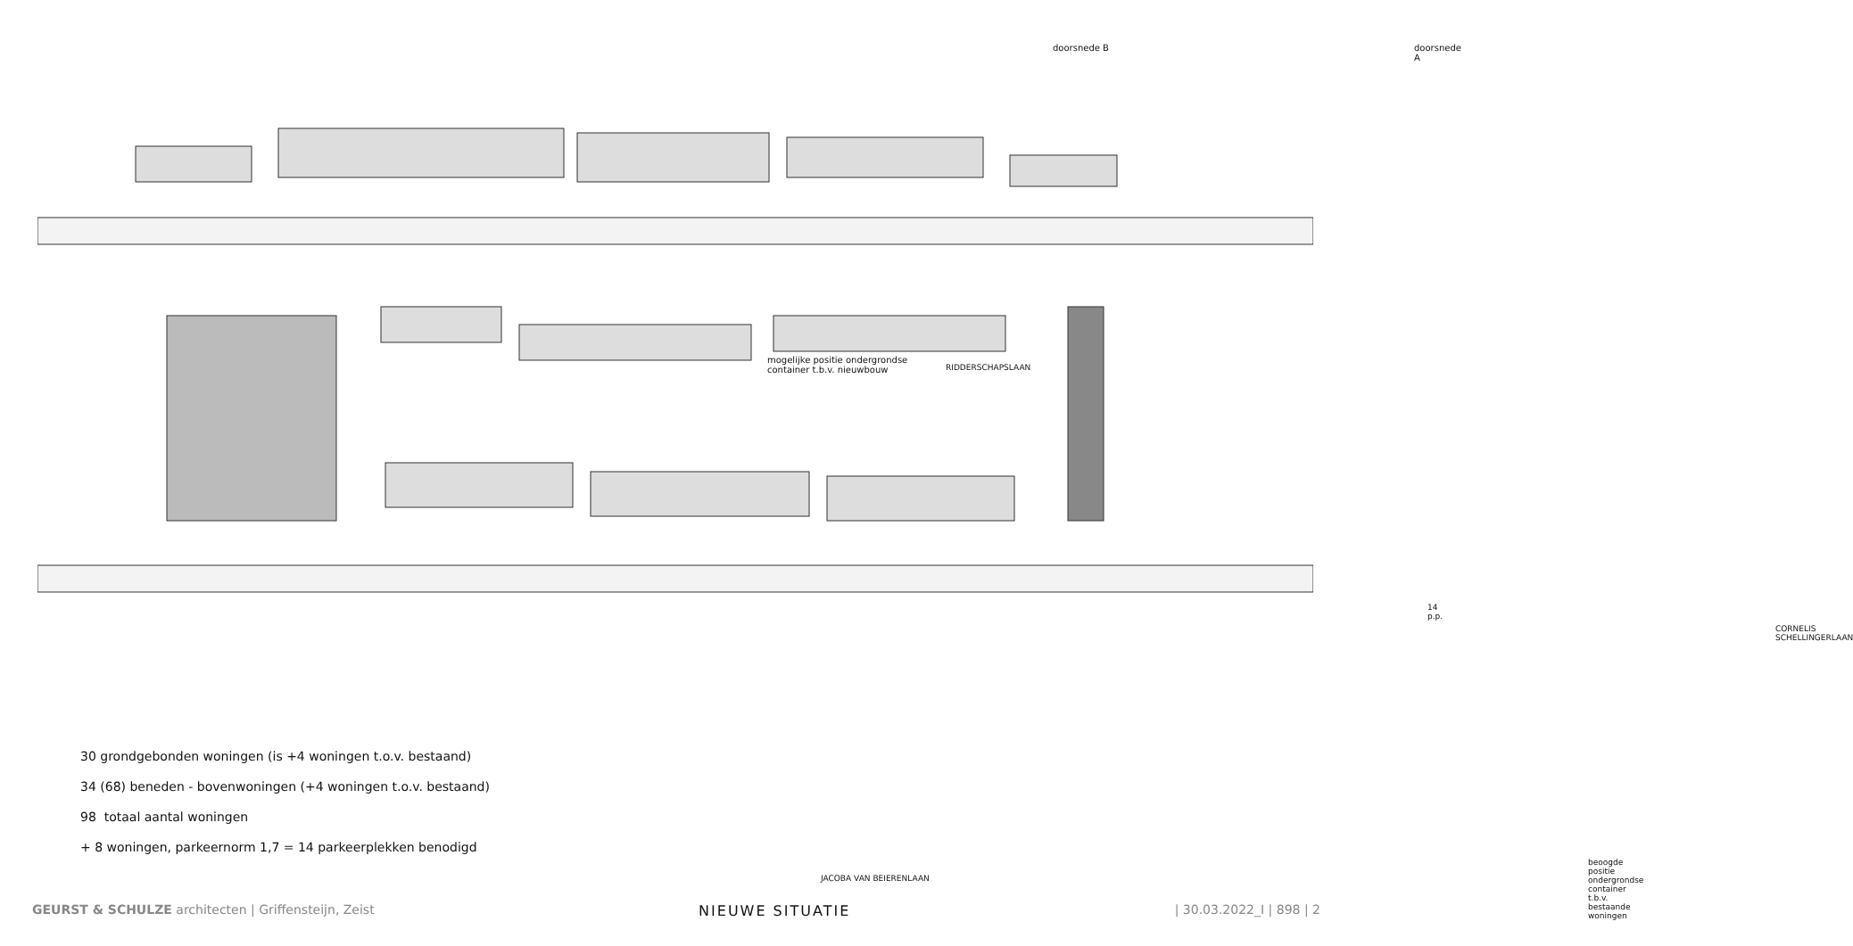doorsnede B doorsnede A
mogelijke positie ondergrondse
container t.b.v. nieuwbouw
RIDDERSCHAPSLAAN
14 p.p.
JACOBA VAN BEIERENLAAN
CORNELIS SCHELLINGERLAAN
beoogde positie
ondergrondse container
t.b.v. bestaande woningen
30 grondgebonden woningen (is +4 woningen t.o.v. bestaand)
34 (68) beneden - bovenwoningen (+4 woningen t.o.v. bestaand)
98 totaal aantal woningen
+ 8 woningen, parkeernorm 1,7 = 14 parkeerplekken benodigd
GEURST & SCHULZE architecten | Griffensteijn, Zeist NIEUWE SITUATIE | 30.03.2022_I | 898 | 2